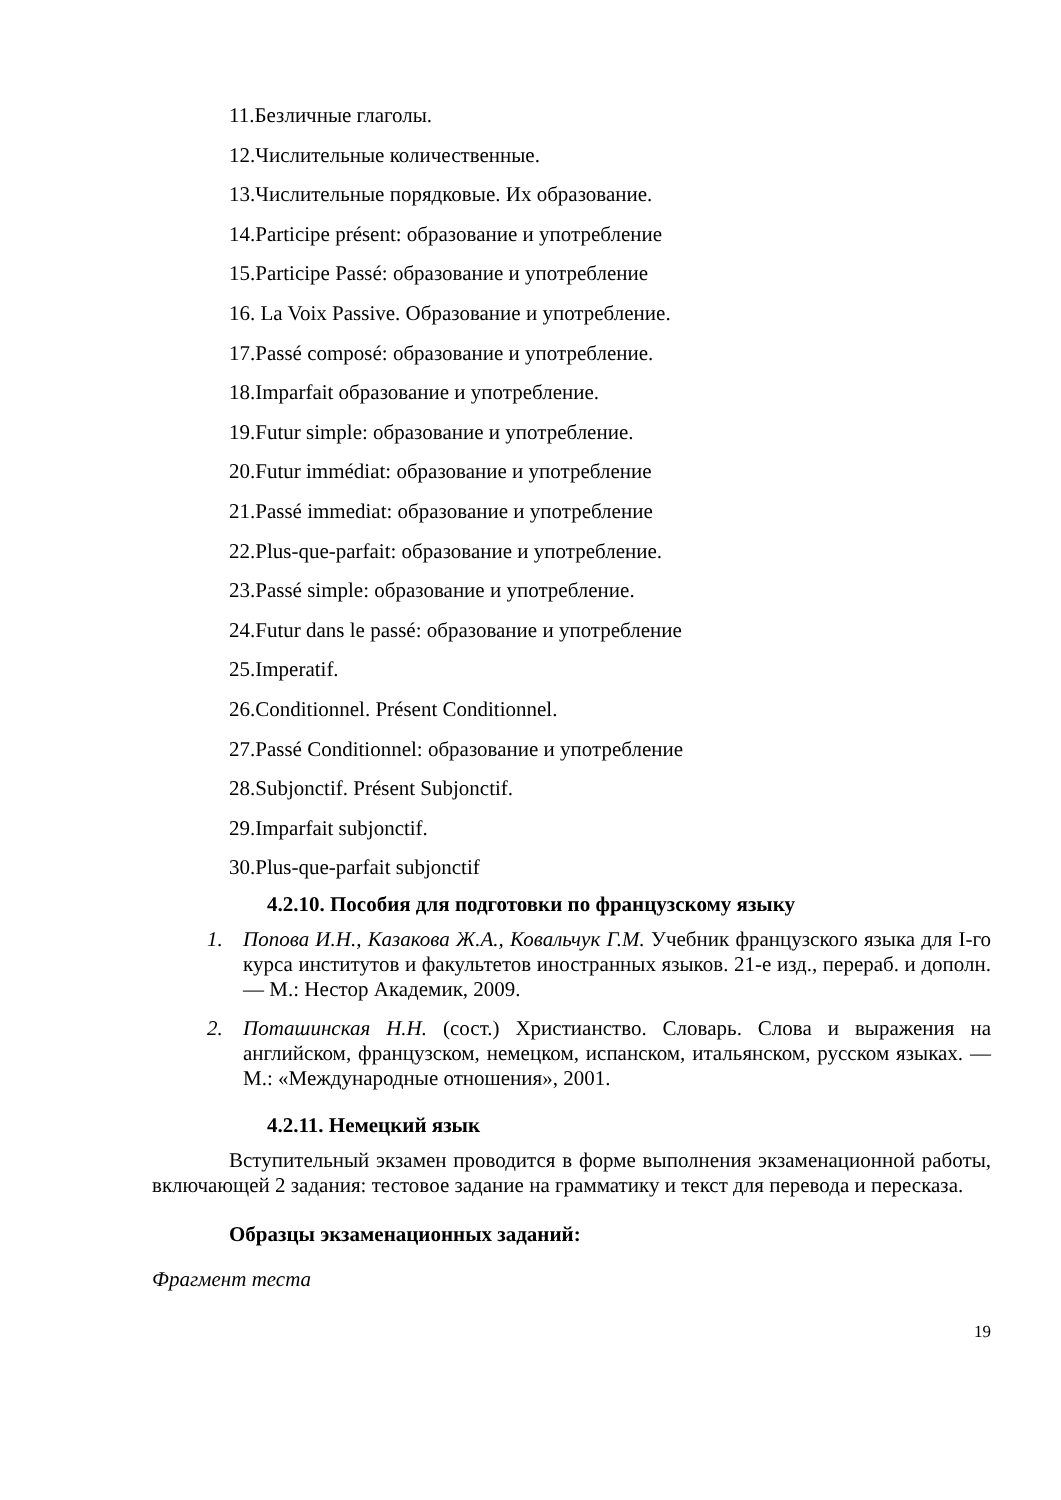11.Безличные глаголы.
12.Числительные количественные.
13.Числительные порядковые. Их образование.
14.Participe présent: образование и употребление
15.Participe Passé: образование и употребление
16. La Voix Passive. Образование и употребление.
17.Passé composé: образование и употребление.
18.Imparfait образование и употребление.
19.Futur simple: образование и употребление.
20.Futur immédiat: образование и употребление
21.Passé immediat: образование и употребление
22.Plus-que-parfait: образование и употребление.
23.Passé simple: образование и употребление.
24.Futur dans le passé: образование и употребление
25.Imperatif.
26.Conditionnel. Présent Conditionnel.
27.Passé Conditionnel: образование и употребление
28.Subjonctif. Présent Subjonctif.
29.Imparfait subjonctif.
30.Plus-que-parfait subjonctif
4.2.10. Пособия для подготовки по французскому языку
1. Попова И.Н., Казакова Ж.А., Ковальчук Г.М. Учебник французского языка для I-го курса институтов и факультетов иностранных языков. 21-е изд., перераб. и дополн. — М.: Нестор Академик, 2009.
2. Поташинская Н.Н. (сост.) Христианство. Словарь. Слова и выражения на английском, французском, немецком, испанском, итальянском, русском языках. — М.: «Международные отношения», 2001.
4.2.11. Немецкий язык
Вступительный экзамен проводится в форме выполнения экзаменационной работы, включающей 2 задания: тестовое задание на грамматику и текст для перевода и пересказа.
Образцы экзаменационных заданий:
Фрагмент теста
19